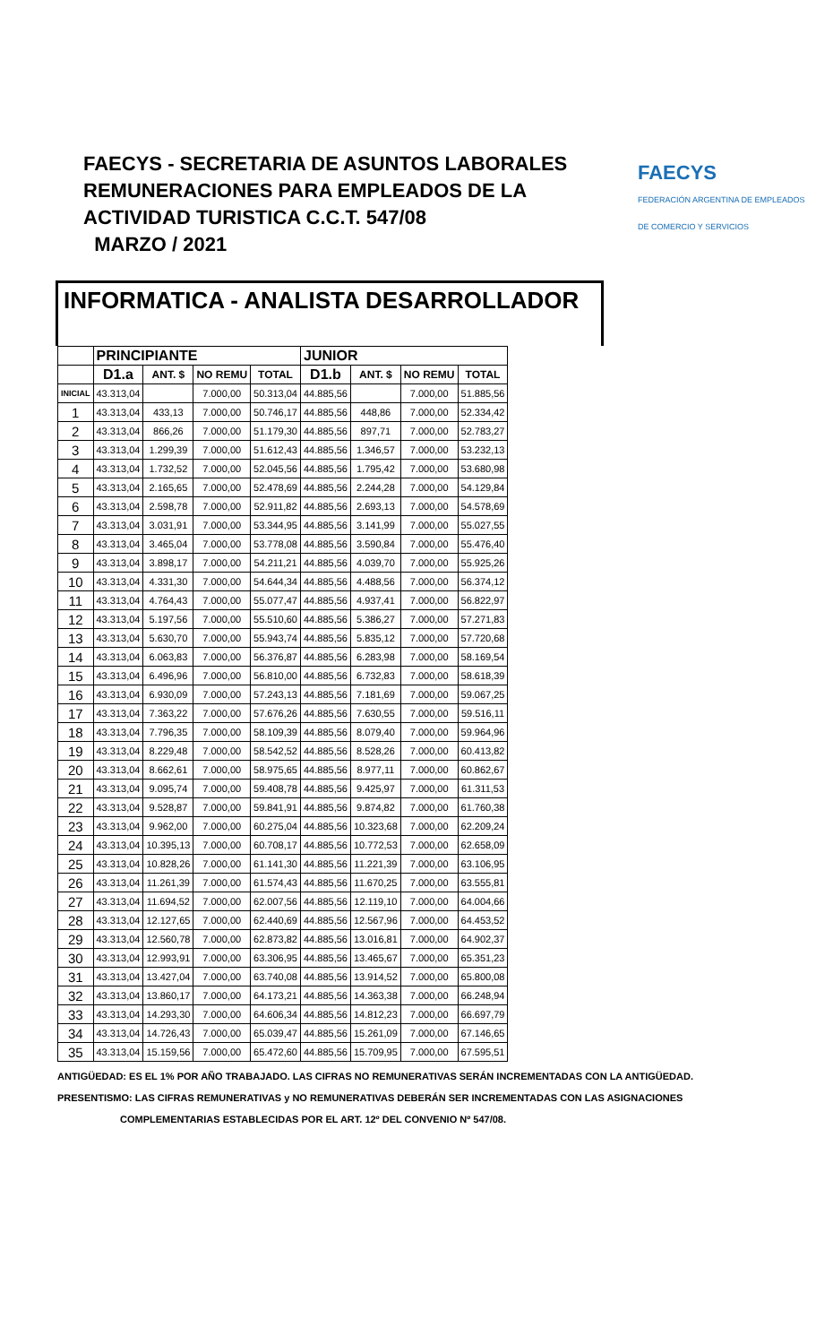FAECYS - SECRETARIA DE ASUNTOS LABORALES
REMUNERACIONES PARA EMPLEADOS DE LA
ACTIVIDAD TURISTICA C.C.T. 547/08
MARZO / 2021
FAECYS
FEDERACIÓN ARGENTINA DE EMPLEADOS
DE COMERCIO Y SERVICIOS
INFORMATICA - ANALISTA DESARROLLADOR
| | PRINCIPIANTE | | | | JUNIOR | | | |
| --- | --- | --- | --- | --- | --- | --- | --- | --- |
| | D1.a | ANT. $ | NO REMU | TOTAL | D1.b | ANT. $ | NO REMU | TOTAL |
| INICIAL | 43.313,04 | | 7.000,00 | 50.313,04 | 44.885,56 | | 7.000,00 | 51.885,56 |
| 1 | 43.313,04 | 433,13 | 7.000,00 | 50.746,17 | 44.885,56 | 448,86 | 7.000,00 | 52.334,42 |
| 2 | 43.313,04 | 866,26 | 7.000,00 | 51.179,30 | 44.885,56 | 897,71 | 7.000,00 | 52.783,27 |
| 3 | 43.313,04 | 1.299,39 | 7.000,00 | 51.612,43 | 44.885,56 | 1.346,57 | 7.000,00 | 53.232,13 |
| 4 | 43.313,04 | 1.732,52 | 7.000,00 | 52.045,56 | 44.885,56 | 1.795,42 | 7.000,00 | 53.680,98 |
| 5 | 43.313,04 | 2.165,65 | 7.000,00 | 52.478,69 | 44.885,56 | 2.244,28 | 7.000,00 | 54.129,84 |
| 6 | 43.313,04 | 2.598,78 | 7.000,00 | 52.911,82 | 44.885,56 | 2.693,13 | 7.000,00 | 54.578,69 |
| 7 | 43.313,04 | 3.031,91 | 7.000,00 | 53.344,95 | 44.885,56 | 3.141,99 | 7.000,00 | 55.027,55 |
| 8 | 43.313,04 | 3.465,04 | 7.000,00 | 53.778,08 | 44.885,56 | 3.590,84 | 7.000,00 | 55.476,40 |
| 9 | 43.313,04 | 3.898,17 | 7.000,00 | 54.211,21 | 44.885,56 | 4.039,70 | 7.000,00 | 55.925,26 |
| 10 | 43.313,04 | 4.331,30 | 7.000,00 | 54.644,34 | 44.885,56 | 4.488,56 | 7.000,00 | 56.374,12 |
| 11 | 43.313,04 | 4.764,43 | 7.000,00 | 55.077,47 | 44.885,56 | 4.937,41 | 7.000,00 | 56.822,97 |
| 12 | 43.313,04 | 5.197,56 | 7.000,00 | 55.510,60 | 44.885,56 | 5.386,27 | 7.000,00 | 57.271,83 |
| 13 | 43.313,04 | 5.630,70 | 7.000,00 | 55.943,74 | 44.885,56 | 5.835,12 | 7.000,00 | 57.720,68 |
| 14 | 43.313,04 | 6.063,83 | 7.000,00 | 56.376,87 | 44.885,56 | 6.283,98 | 7.000,00 | 58.169,54 |
| 15 | 43.313,04 | 6.496,96 | 7.000,00 | 56.810,00 | 44.885,56 | 6.732,83 | 7.000,00 | 58.618,39 |
| 16 | 43.313,04 | 6.930,09 | 7.000,00 | 57.243,13 | 44.885,56 | 7.181,69 | 7.000,00 | 59.067,25 |
| 17 | 43.313,04 | 7.363,22 | 7.000,00 | 57.676,26 | 44.885,56 | 7.630,55 | 7.000,00 | 59.516,11 |
| 18 | 43.313,04 | 7.796,35 | 7.000,00 | 58.109,39 | 44.885,56 | 8.079,40 | 7.000,00 | 59.964,96 |
| 19 | 43.313,04 | 8.229,48 | 7.000,00 | 58.542,52 | 44.885,56 | 8.528,26 | 7.000,00 | 60.413,82 |
| 20 | 43.313,04 | 8.662,61 | 7.000,00 | 58.975,65 | 44.885,56 | 8.977,11 | 7.000,00 | 60.862,67 |
| 21 | 43.313,04 | 9.095,74 | 7.000,00 | 59.408,78 | 44.885,56 | 9.425,97 | 7.000,00 | 61.311,53 |
| 22 | 43.313,04 | 9.528,87 | 7.000,00 | 59.841,91 | 44.885,56 | 9.874,82 | 7.000,00 | 61.760,38 |
| 23 | 43.313,04 | 9.962,00 | 7.000,00 | 60.275,04 | 44.885,56 | 10.323,68 | 7.000,00 | 62.209,24 |
| 24 | 43.313,04 | 10.395,13 | 7.000,00 | 60.708,17 | 44.885,56 | 10.772,53 | 7.000,00 | 62.658,09 |
| 25 | 43.313,04 | 10.828,26 | 7.000,00 | 61.141,30 | 44.885,56 | 11.221,39 | 7.000,00 | 63.106,95 |
| 26 | 43.313,04 | 11.261,39 | 7.000,00 | 61.574,43 | 44.885,56 | 11.670,25 | 7.000,00 | 63.555,81 |
| 27 | 43.313,04 | 11.694,52 | 7.000,00 | 62.007,56 | 44.885,56 | 12.119,10 | 7.000,00 | 64.004,66 |
| 28 | 43.313,04 | 12.127,65 | 7.000,00 | 62.440,69 | 44.885,56 | 12.567,96 | 7.000,00 | 64.453,52 |
| 29 | 43.313,04 | 12.560,78 | 7.000,00 | 62.873,82 | 44.885,56 | 13.016,81 | 7.000,00 | 64.902,37 |
| 30 | 43.313,04 | 12.993,91 | 7.000,00 | 63.306,95 | 44.885,56 | 13.465,67 | 7.000,00 | 65.351,23 |
| 31 | 43.313,04 | 13.427,04 | 7.000,00 | 63.740,08 | 44.885,56 | 13.914,52 | 7.000,00 | 65.800,08 |
| 32 | 43.313,04 | 13.860,17 | 7.000,00 | 64.173,21 | 44.885,56 | 14.363,38 | 7.000,00 | 66.248,94 |
| 33 | 43.313,04 | 14.293,30 | 7.000,00 | 64.606,34 | 44.885,56 | 14.812,23 | 7.000,00 | 66.697,79 |
| 34 | 43.313,04 | 14.726,43 | 7.000,00 | 65.039,47 | 44.885,56 | 15.261,09 | 7.000,00 | 67.146,65 |
| 35 | 43.313,04 | 15.159,56 | 7.000,00 | 65.472,60 | 44.885,56 | 15.709,95 | 7.000,00 | 67.595,51 |
ANTIGÜEDAD: ES EL 1% POR AÑO TRABAJADO. LAS CIFRAS NO REMUNERATIVAS SERÁN INCREMENTADAS CON LA ANTIGÜEDAD.
PRESENTISMO: LAS CIFRAS REMUNERATIVAS y NO REMUNERATIVAS DEBERÁN SER INCREMENTADAS CON LAS ASIGNACIONES
COMPLEMENTARIAS ESTABLECIDAS POR EL ART. 12º DEL CONVENIO Nº 547/08.